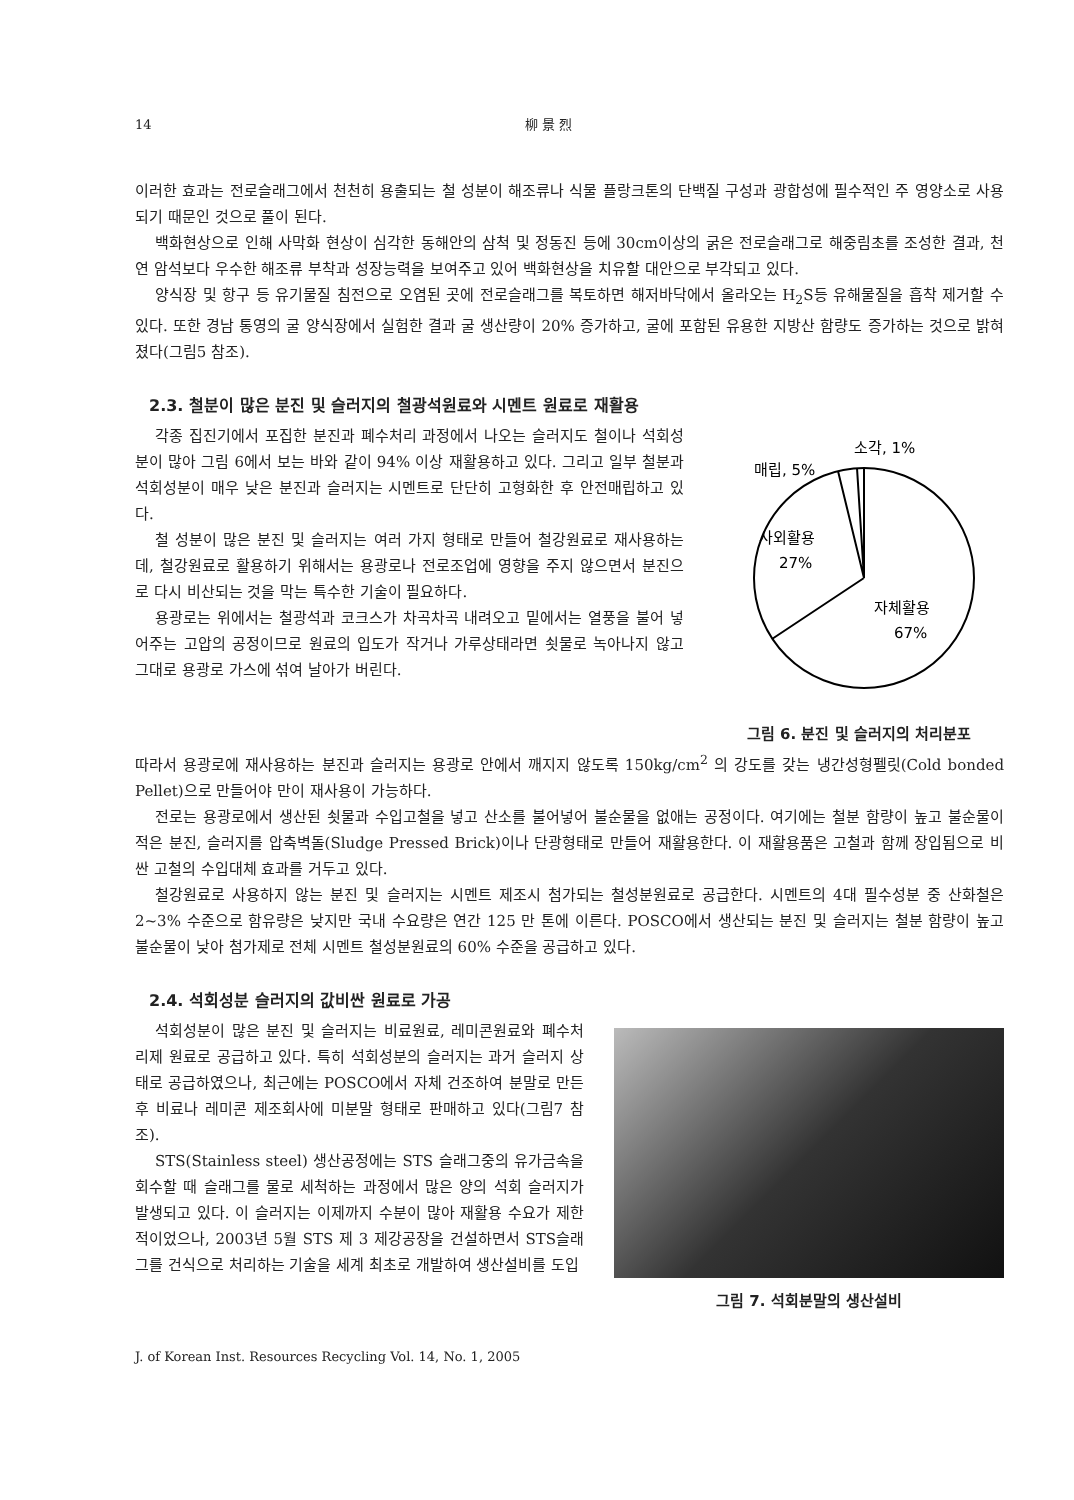14 柳 景 烈
이러한 효과는 전로슬래그에서 천천히 용출되는 철 성분이 해조류나 식물 플랑크톤의 단백질 구성과 광합성에 필수적인 주 영양소로 사용되기 때문인 것으로 풀이 된다.
백화현상으로 인해 사막화 현상이 심각한 동해안의 삼척 및 정동진 등에 30cm이상의 굵은 전로슬래그로 해중림초를 조성한 결과, 천연 암석보다 우수한 해조류 부착과 성장능력을 보여주고 있어 백화현상을 치유할 대안으로 부각되고 있다.
양식장 및 항구 등 유기물질 침전으로 오염된 곳에 전로슬래그를 복토하면 해저바닥에서 올라오는 H<sub>2</sub>S등 유해물질을 흡착 제거할 수 있다. 또한 경남 통영의 굴 양식장에서 실험한 결과 굴 생산량이 20% 증가하고, 굴에 포함된 유용한 지방산 함량도 증가하는 것으로 밝혀졌다(그림5 참조).
2.3. 철분이 많은 분진 및 슬러지의 철광석원료와 시멘트 원료로 재활용
각종 집진기에서 포집한 분진과 폐수처리 과정에서 나오는 슬러지도 철이나 석회성분이 많아 그림 6에서 보는 바와 같이 94% 이상 재활용하고 있다. 그리고 일부 철분과 석회성분이 매우 낮은 분진과 슬러지는 시멘트로 단단히 고형화한 후 안전매립하고 있다.
철 성분이 많은 분진 및 슬러지는 여러 가지 형태로 만들어 철강원료로 재사용하는데, 철강원료로 활용하기 위해서는 용광로나 전로조업에 영향을 주지 않으면서 분진으로 다시 비산되는 것을 막는 특수한 기술이 필요하다.
용광로는 위에서는 철광석과 코크스가 차곡차곡 내려오고 밑에서는 열풍을 불어 넣어주는 고압의 공정이므로 원료의 입도가 작거나 가루상태라면 쇳물로 녹아나지 않고 그대로 용광로 가스에 섞여 날아가 버린다.
소각, 1%
매립, 5%
사외활용
27%
자체활용
67%
그림 6. 분진 및 슬러지의 처리분포
따라서 용광로에 재사용하는 분진과 슬러지는 용광로 안에서 깨지지 않도록 150kg/cm<sup>2</sup> 의 강도를 갖는 냉간성형펠릿(Cold bonded Pellet)으로 만들어야 만이 재사용이 가능하다.
전로는 용광로에서 생산된 쇳물과 수입고철을 넣고 산소를 불어넣어 불순물을 없애는 공정이다. 여기에는 철분 함량이 높고 불순물이 적은 분진, 슬러지를 압축벽돌(Sludge Pressed Brick)이나 단광형태로 만들어 재활용한다. 이 재활용품은 고철과 함께 장입됨으로 비싼 고철의 수입대체 효과를 거두고 있다.
철강원료로 사용하지 않는 분진 및 슬러지는 시멘트 제조시 첨가되는 철성분원료로 공급한다. 시멘트의 4대 필수성분 중 산화철은 2~3% 수준으로 함유량은 낮지만 국내 수요량은 연간 125 만 톤에 이른다. POSCO에서 생산되는 분진 및 슬러지는 철분 함량이 높고 불순물이 낮아 첨가제로 전체 시멘트 철성분원료의 60% 수준을 공급하고 있다.
2.4. 석회성분 슬러지의 값비싼 원료로 가공
석회성분이 많은 분진 및 슬러지는 비료원료, 레미콘원료와 폐수처리제 원료로 공급하고 있다. 특히 석회성분의 슬러지는 과거 슬러지 상태로 공급하였으나, 최근에는 POSCO에서 자체 건조하여 분말로 만든 후 비료나 레미콘 제조회사에 미분말 형태로 판매하고 있다(그림7 참조).
STS(Stainless steel) 생산공정에는 STS 슬래그중의 유가금속을 회수할 때 슬래그를 물로 세척하는 과정에서 많은 양의 석회 슬러지가 발생되고 있다. 이 슬러지는 이제까지 수분이 많아 재활용 수요가 제한적이었으나, 2003년 5월 STS 제 3 제강공장을 건설하면서 STS슬래그를 건식으로 처리하는 기술을 세계 최초로 개발하여 생산설비를 도입
그림 7. 석회분말의 생산설비
J. of Korean Inst. Resources Recycling Vol. 14, No. 1, 2005